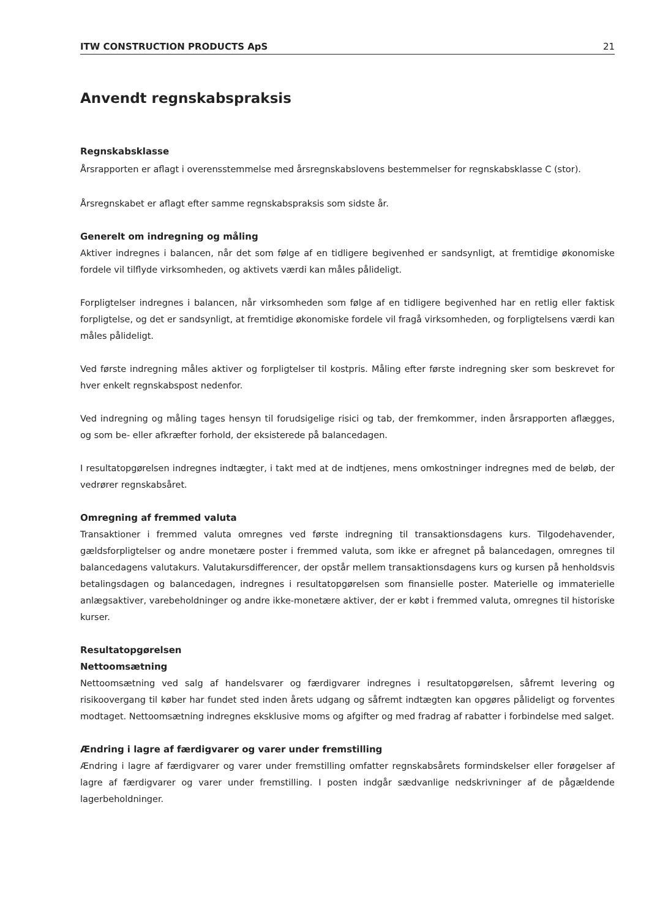ITW CONSTRUCTION PRODUCTS ApS 21
Anvendt regnskabspraksis
Regnskabsklasse
Årsrapporten er aflagt i overensstemmelse med årsregnskabslovens bestemmelser for regnskabsklasse C (stor).
Årsregnskabet er aflagt efter samme regnskabspraksis som sidste år.
Generelt om indregning og måling
Aktiver indregnes i balancen, når det som følge af en tidligere begivenhed er sandsynligt, at fremtidige økonomiske fordele vil tilflyde virksomheden, og aktivets værdi kan måles pålideligt.
Forpligtelser indregnes i balancen, når virksomheden som følge af en tidligere begivenhed har en retlig eller faktisk forpligtelse, og det er sandsynligt, at fremtidige økonomiske fordele vil fragå virksomheden, og forpligtelsens værdi kan måles pålideligt.
Ved første indregning måles aktiver og forpligtelser til kostpris. Måling efter første indregning sker som beskrevet for hver enkelt regnskabspost nedenfor.
Ved indregning og måling tages hensyn til forudsigelige risici og tab, der fremkommer, inden årsrapporten aflægges, og som be- eller afkræfter forhold, der eksisterede på balancedagen.
I resultatopgørelsen indregnes indtægter, i takt med at de indtjenes, mens omkostninger indregnes med de beløb, der vedrører regnskabsåret.
Omregning af fremmed valuta
Transaktioner i fremmed valuta omregnes ved første indregning til transaktionsdagens kurs. Tilgodehavender, gældsforpligtelser og andre monetære poster i fremmed valuta, som ikke er afregnet på balancedagen, omregnes til balancedagens valutakurs. Valutakursdifferencer, der opstår mellem transaktionsdagens kurs og kursen på henholdsvis betalingsdagen og balancedagen, indregnes i resultatopgørelsen som finansielle poster. Materielle og immaterielle anlægsaktiver, varebeholdninger og andre ikke-monetære aktiver, der er købt i fremmed valuta, omregnes til historiske kurser.
Resultatopgørelsen
Nettoomsætning
Nettoomsætning ved salg af handelsvarer og færdigvarer indregnes i resultatopgørelsen, såfremt levering og risikoovergang til køber har fundet sted inden årets udgang og såfremt indtægten kan opgøres pålideligt og forventes modtaget. Nettoomsætning indregnes eksklusive moms og afgifter og med fradrag af rabatter i forbindelse med salget.
Ændring i lagre af færdigvarer og varer under fremstilling
Ændring i lagre af færdigvarer og varer under fremstilling omfatter regnskabsårets formindskelser eller forøgelser af lagre af færdigvarer og varer under fremstilling. I posten indgår sædvanlige nedskrivninger af de pågældende lagerbeholdninger.